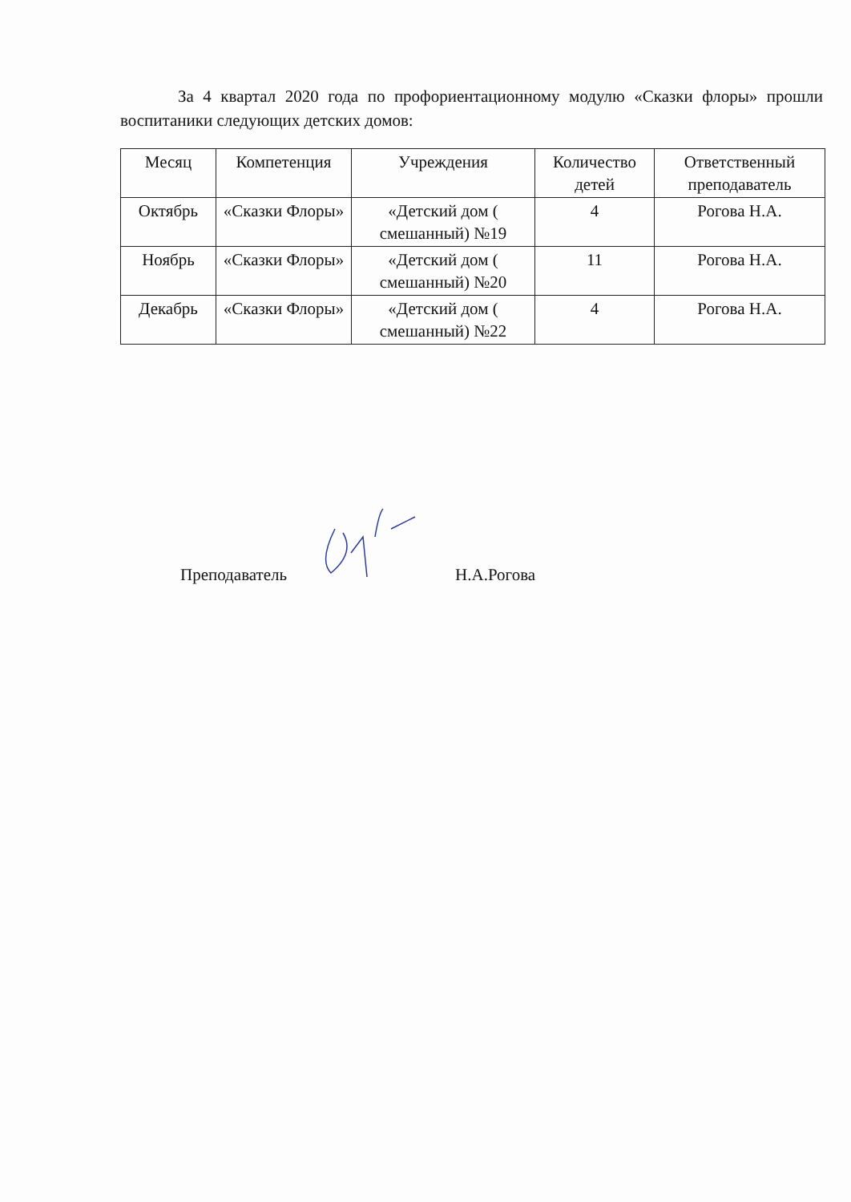За 4 квартал 2020 года по профориентационному модулю «Сказки флоры» прошли воспитаники следующих детских домов:
| Месяц | Компетенция | Учреждения | Количество детей | Ответственный преподаватель |
| --- | --- | --- | --- | --- |
| Октябрь | «Сказки Флоры» | «Детский дом ( смешанный) №19 | 4 | Рогова Н.А. |
| Ноябрь | «Сказки Флоры» | «Детский дом ( смешанный) №20 | 11 | Рогова Н.А. |
| Декабрь | «Сказки Флоры» | «Детский дом ( смешанный) №22 | 4 | Рогова Н.А. |
Преподаватель Н.А.Рогова